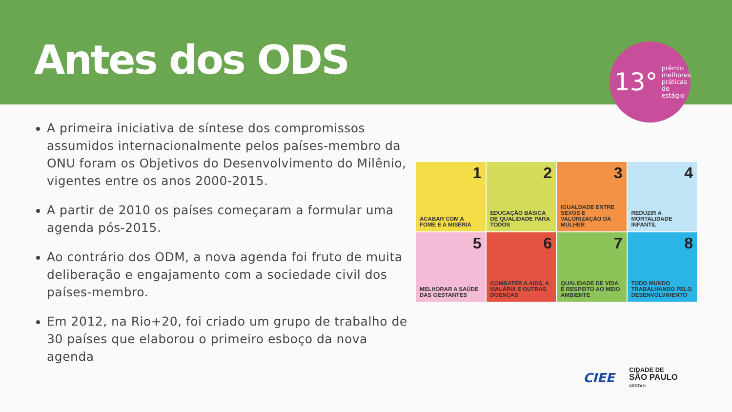Antes dos ODS
13° prêmio
melhores
práticas
de estágio
A primeira iniciativa de síntese dos compromissos assumidos internacionalmente pelos países-membro da ONU foram os Objetivos do Desenvolvimento do Milênio, vigentes entre os anos 2000-2015.
A partir de 2010 os países começaram a formular uma agenda pós-2015.
Ao contrário dos ODM, a nova agenda foi fruto de muita deliberação e engajamento com a sociedade civil dos países-membro.
Em 2012, na Rio+20, foi criado um grupo de trabalho de 30 países que elaborou o primeiro esboço da nova agenda
1 ACABAR COM A FOME E A MISÉRIA
2 EDUCAÇÃO BÁSICA DE QUALIDADE PARA TODOS
3 IGUALDADE ENTRE SEXOS E VALORIZAÇÃO DA MULHER
4 REDUZIR A MORTALIDADE INFANTIL
5 MELHORAR A SAÚDE DAS GESTANTES
6 COMBATER A AIDS, A MALÁRIA E OUTRAS DOENÇAS
7 QUALIDADE DE VIDA E RESPEITO AO MEIO AMBIENTE
8 TODO MUNDO TRABALHANDO PELO DESENVOLVIMENTO
CIEE CIDADE DE
SÃO PAULO
GESTÃO